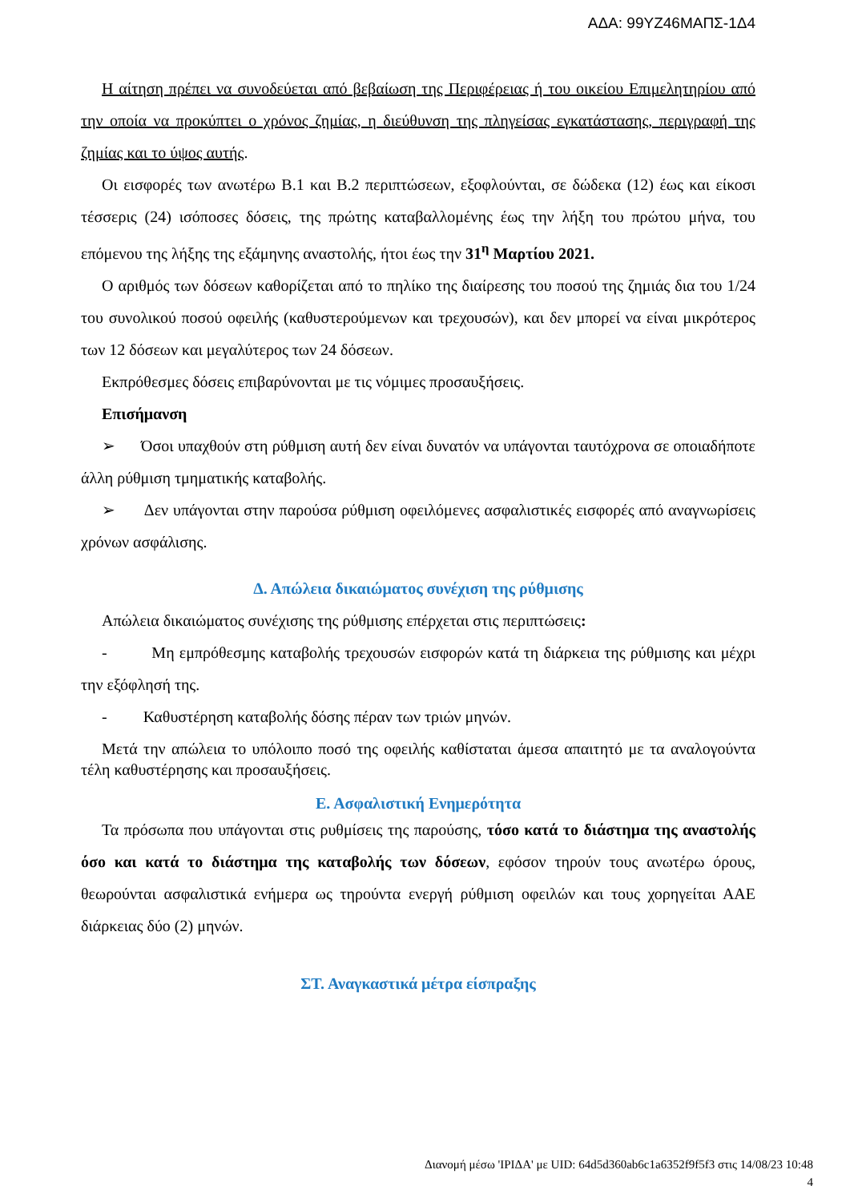ΑΔΑ: 99ΥΖ46ΜΑΠΣ-1Δ4
Η αίτηση πρέπει να συνοδεύεται από βεβαίωση της Περιφέρειας ή του οικείου Επιμελητηρίου από την οποία να προκύπτει ο χρόνος ζημίας, η διεύθυνση της πληγείσας εγκατάστασης, περιγραφή της ζημίας και το ύψος αυτής.
Οι εισφορές των ανωτέρω Β.1 και Β.2 περιπτώσεων, εξοφλούνται, σε δώδεκα (12) έως και είκοσι τέσσερις (24) ισόποσες δόσεις, της πρώτης καταβαλλομένης έως την λήξη του πρώτου μήνα, του επόμενου της λήξης της εξάμηνης αναστολής, ήτοι έως την 31<sup>η</sup> Μαρτίου 2021.
Ο αριθμός των δόσεων καθορίζεται από το πηλίκο της διαίρεσης του ποσού της ζημιάς δια του 1/24 του συνολικού ποσού οφειλής (καθυστερούμενων και τρεχουσών), και δεν μπορεί να είναι μικρότερος των 12 δόσεων και μεγαλύτερος των 24 δόσεων.
Εκπρόθεσμες δόσεις επιβαρύνονται με τις νόμιμες προσαυξήσεις.
Επισήμανση
➢ Όσοι υπαχθούν στη ρύθμιση αυτή δεν είναι δυνατόν να υπάγονται ταυτόχρονα σε οποιαδήποτε άλλη ρύθμιση τμηματικής καταβολής.
➢ Δεν υπάγονται στην παρούσα ρύθμιση οφειλόμενες ασφαλιστικές εισφορές από αναγνωρίσεις χρόνων ασφάλισης.
Δ. Απώλεια δικαιώματος συνέχιση της ρύθμισης
Απώλεια δικαιώματος συνέχισης της ρύθμισης επέρχεται στις περιπτώσεις:
- Μη εμπρόθεσμης καταβολής τρεχουσών εισφορών κατά τη διάρκεια της ρύθμισης και μέχρι την εξόφλησή της.
- Καθυστέρηση καταβολής δόσης πέραν των τριών μηνών.
Μετά την απώλεια το υπόλοιπο ποσό της οφειλής καθίσταται άμεσα απαιτητό με τα αναλογούντα τέλη καθυστέρησης και προσαυξήσεις.
Ε. Ασφαλιστική Ενημερότητα
Τα πρόσωπα που υπάγονται στις ρυθμίσεις της παρούσης, τόσο κατά το διάστημα της αναστολής όσο και κατά το διάστημα της καταβολής των δόσεων, εφόσον τηρούν τους ανωτέρω όρους, θεωρούνται ασφαλιστικά ενήμερα ως τηρούντα ενεργή ρύθμιση οφειλών και τους χορηγείται ΑΑΕ διάρκειας δύο (2) μηνών.
ΣΤ. Αναγκαστικά μέτρα είσπραξης
Διανομή μέσω 'ΙΡΙΔΑ' με UID: 64d5d360ab6c1a6352f9f5f3 στις 14/08/23 10:48
4